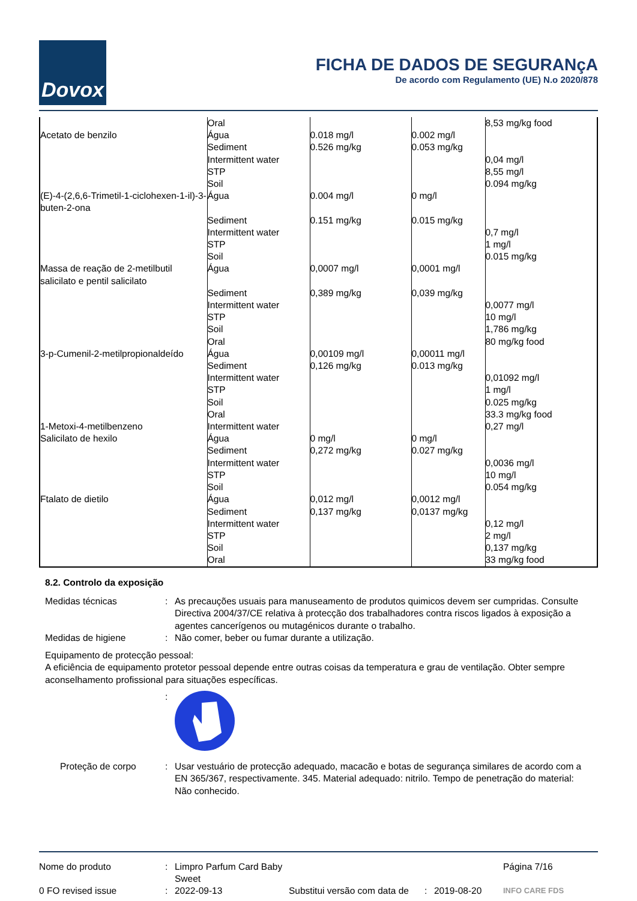Dovox
FICHA DE DADOS DE SEGURANçA
De acordo com Regulamento (UE) N.o 2020/878
| Acetato de benzilo | Oral Água Sediment Intermittent water STP Soil | 0.018 mg/l 0.526 mg/kg | 0.002 mg/l 0.053 mg/kg | 8,53 mg/kg food 0,04 mg/l 8,55 mg/l 0.094 mg/kg |
| (E)-4-(2,6,6-Trimetil-1-ciclohexen-1-il)-3-buten-2-ona | Água Sediment Intermittent water STP Soil | 0.004 mg/l 0.151 mg/kg | 0 mg/l 0.015 mg/kg | 0,7 mg/l 1 mg/l 0.015 mg/kg |
| Massa de reação de 2-metilbutil salicilato e pentil salicilato | Água Sediment Intermittent water STP Soil Oral | 0,0007 mg/l 0,389 mg/kg | 0,0001 mg/l 0,039 mg/kg | 0,0077 mg/l 10 mg/l 1,786 mg/kg 80 mg/kg food |
| 3-p-Cumenil-2-metilpropionaldeído | Água Sediment Intermittent water STP Soil Oral | 0,00109 mg/l 0,126 mg/kg | 0,00011 mg/l 0.013 mg/kg | 0,01092 mg/l 1 mg/l 0.025 mg/kg 33.3 mg/kg food |
| 1-Metoxi-4-metilbenzeno | Intermittent water | | | 0,27 mg/l |
| Salicilato de hexilo | Água Sediment Intermittent water STP Soil | 0 mg/l 0,272 mg/kg | 0 mg/l 0.027 mg/kg | 0,0036 mg/l 10 mg/l 0.054 mg/kg |
| Ftalato de dietilo | Água Sediment Intermittent water STP Soil Oral | 0,012 mg/l 0,137 mg/kg | 0,0012 mg/l 0,0137 mg/kg | 0,12 mg/l 2 mg/l 0,137 mg/kg 33 mg/kg food |
8.2. Controlo da exposição
Medidas técnicas : As precauções usuais para manuseamento de produtos quimicos devem ser cumpridas. Consulte Directiva 2004/37/CE relativa à protecção dos trabalhadores contra riscos ligados à exposição a agentes cancerígenos ou mutagénicos durante o trabalho.
Medidas de higiene : Não comer, beber ou fumar durante a utilização.
Equipamento de protecção pessoal:
A eficiência de equipamento protetor pessoal depende entre outras coisas da temperatura e grau de ventilação. Obter sempre aconselhamento profissional para situações específicas.
:
Proteção de corpo : Usar vestuário de protecção adequado, macacão e botas de segurança similares de acordo com a EN 365/367, respectivamente. 345. Material adequado: nitrilo. Tempo de penetração do material: Não conhecido.
Nome do produto
:
Limpro Parfum Card Baby Sweet
Página 7/16
0 FO revised issue
:
2022-09-13
Substitui versão com data de
:
2019-08-20
INFO CARE FDS